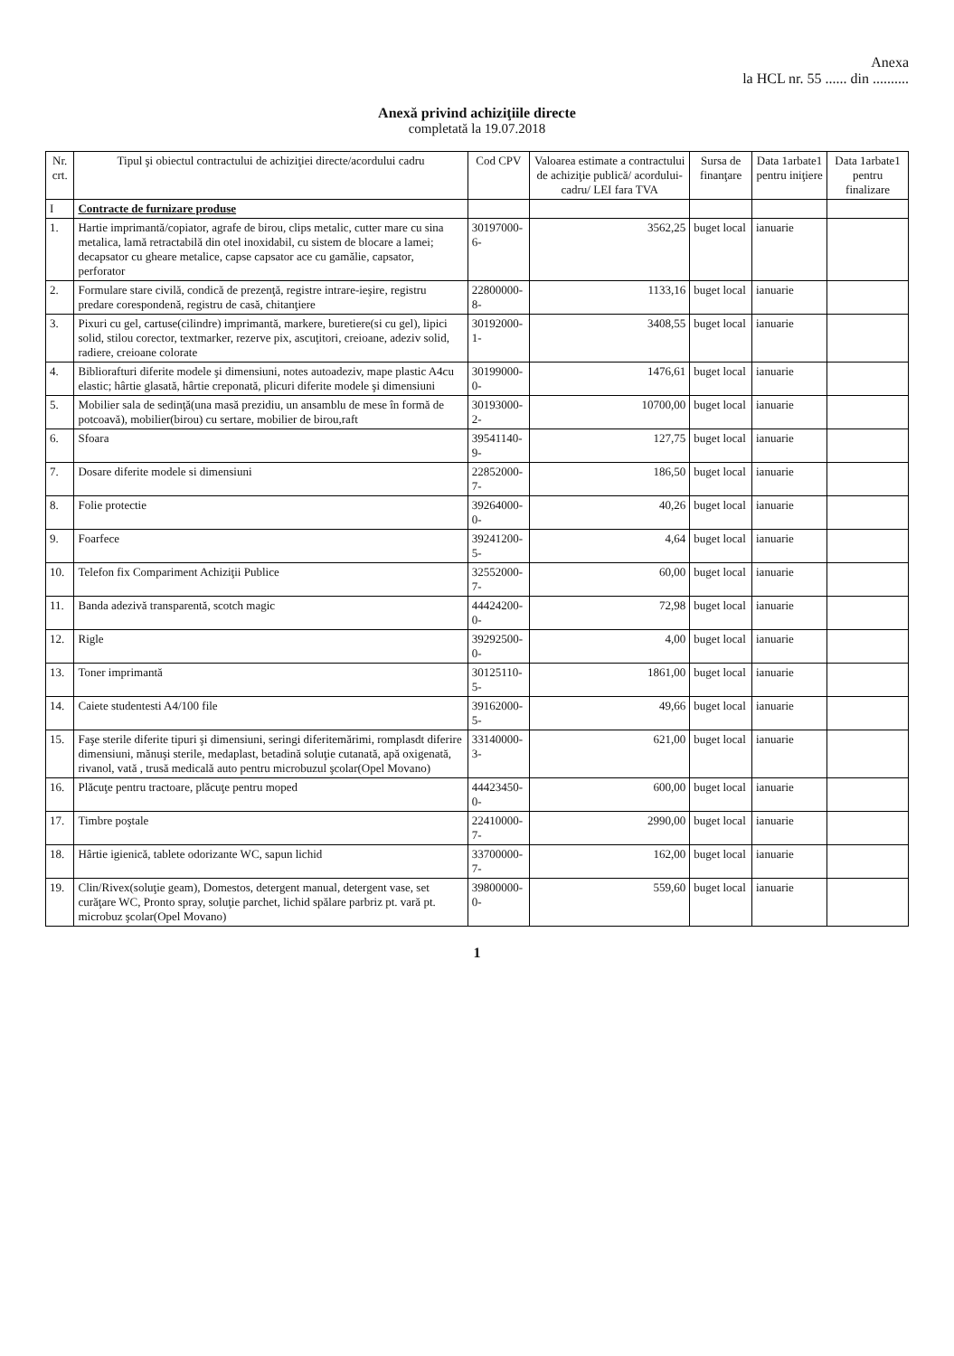Anexa
la HCL nr. 55 ...... din ..........
Anexă privind achiziţiile directe
completată la 19.07.2018
| Nr. crt. | Tipul şi obiectul contractului de achiziţiei directe/acordului cadru | Cod CPV | Valoarea estimate a contractului de achiziţie publică/ acordului-cadru/ LEI fara TVA | Sursa de finanţare | Data 1arbate1 pentru iniţiere | Data 1arbate1 pentru finalizare |
| --- | --- | --- | --- | --- | --- | --- |
| I | Contracte de furnizare produse | | | | | |
| 1. | Hartie imprimantă/copiator, agrafe de birou, clips metalic, cutter mare cu sina metalica, lamă retractabilă din otel inoxidabil, cu sistem de blocare a lamei; decapsator cu gheare metalice, capse capsator ace cu gamălie, capsator, perforator | 30197000-6- | 3562,25 | buget local | ianuarie | |
| 2. | Formulare stare civilă, condică de prezenţă, registre intrare-ieşire, registru predare corespondenă, registru de casă, chitanţiere | 22800000-8- | 1133,16 | buget local | ianuarie | |
| 3. | Pixuri cu gel, cartuse(cilindre) imprimantă, markere, buretiere(si cu gel), lipici solid, stilou corector, textmarker, rezerve pix, ascuţitori, creioane, adeziv solid, radiere, creioane colorate | 30192000-1- | 3408,55 | buget local | ianuarie | |
| 4. | Bibliorafturi diferite modele şi dimensiuni, notes autoadeziv, mape plastic A4cu elastic; hârtie glasată, hârtie creponată, plicuri diferite modele şi dimensiuni | 30199000-0- | 1476,61 | buget local | ianuarie | |
| 5. | Mobilier sala de sedinţă(una masă prezidiu, un ansamblu de mese în formă de potcoavă), mobilier(birou) cu sertare, mobilier de birou,raft | 30193000-2- | 10700,00 | buget local | ianuarie | |
| 6. | Sfoara | 39541140-9- | 127,75 | buget local | ianuarie | |
| 7. | Dosare diferite modele si dimensiuni | 22852000-7- | 186,50 | buget local | ianuarie | |
| 8. | Folie protectie | 39264000-0- | 40,26 | buget local | ianuarie | |
| 9. | Foarfece | 39241200-5- | 4,64 | buget local | ianuarie | |
| 10. | Telefon fix Compariment Achiziţii Publice | 32552000-7- | 60,00 | buget local | ianuarie | |
| 11. | Banda adezivă transparentă, scotch magic | 44424200-0- | 72,98 | buget local | ianuarie | |
| 12. | Rigle | 39292500-0- | 4,00 | buget local | ianuarie | |
| 13. | Toner imprimantă | 30125110-5- | 1861,00 | buget local | ianuarie | |
| 14. | Caiete studentesti A4/100 file | 39162000-5- | 49,66 | buget local | ianuarie | |
| 15. | Faşe sterile diferite tipuri şi dimensiuni, seringi diferitemărimi, romplasdt diferire dimensiuni, mănuşi sterile, medaplast, betadină soluţie cutanată, apă oxigenată, rivanol, vată , trusă medicală auto pentru microbuzul şcolar(Opel Movano) | 33140000-3- | 621,00 | buget local | ianuarie | |
| 16. | Plăcuţe pentru tractoare, plăcuţe pentru moped | 44423450-0- | 600,00 | buget local | ianuarie | |
| 17. | Timbre poştale | 22410000-7- | 2990,00 | buget local | ianuarie | |
| 18. | Hârtie igienică, tablete odorizante WC, sapun lichid | 33700000-7- | 162,00 | buget local | ianuarie | |
| 19. | Clin/Rivex(soluţie geam), Domestos, detergent manual, detergent vase, set curăţare WC, Pronto spray, soluţie parchet, lichid spălare parbriz pt. vară pt. microbuz şcolar(Opel Movano) | 39800000-0- | 559,60 | buget local | ianuarie | |
1